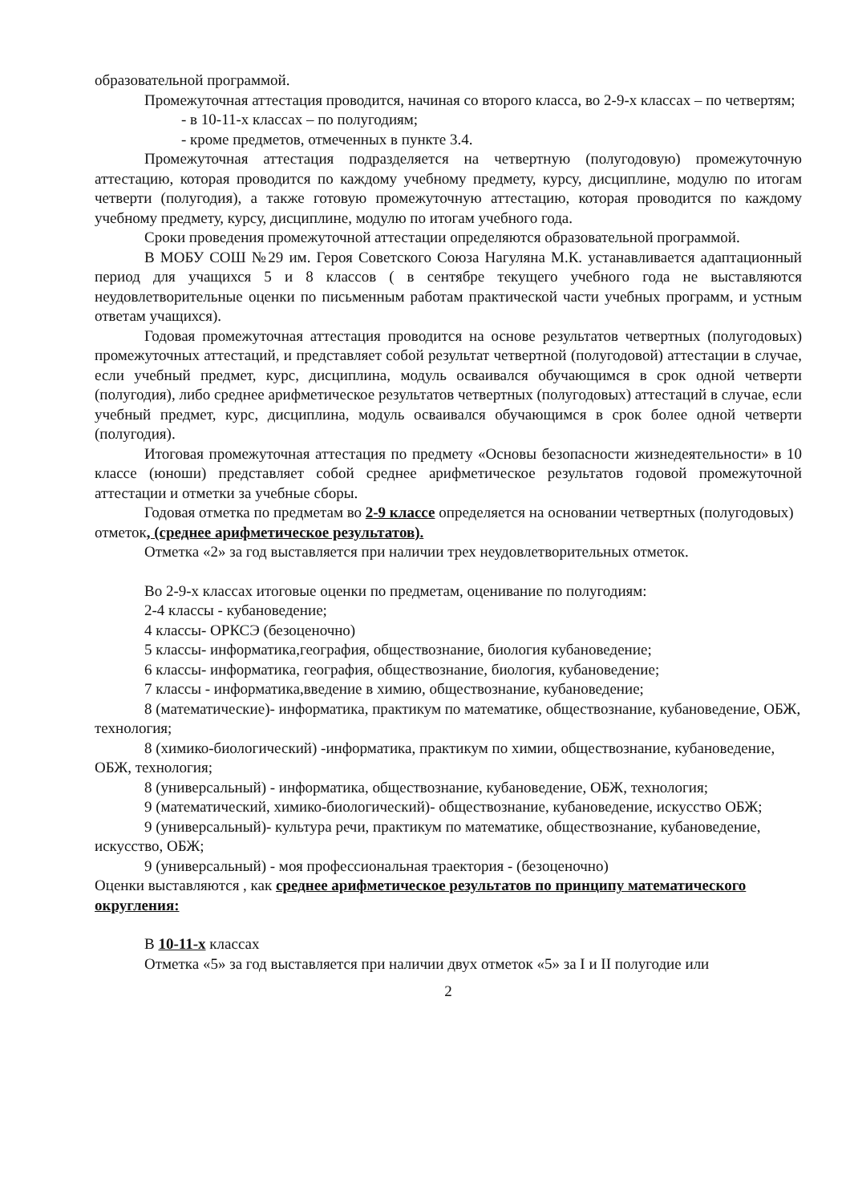образовательной программой.
Промежуточная аттестация проводится, начиная со второго класса, во 2-9-х классах – по четвертям;
- в 10-11-х классах – по полугодиям;
- кроме предметов, отмеченных в пункте 3.4.
Промежуточная аттестация подразделяется на четвертную (полугодовую) промежуточную аттестацию, которая проводится по каждому учебному предмету, курсу, дисциплине, модулю по итогам четверти (полугодия), а также готовую промежуточную аттестацию, которая проводится по каждому учебному предмету, курсу, дисциплине, модулю по итогам учебного года.
Сроки проведения промежуточной аттестации определяются образовательной программой.
В МОБУ СОШ №29 им. Героя Советского Союза Нагуляна М.К. устанавливается адаптационный период для учащихся 5 и 8 классов ( в сентябре текущего учебного года не выставляются неудовлетворительные оценки по письменным работам практической части учебных программ, и устным ответам учащихся).
Годовая промежуточная аттестация проводится на основе результатов четвертных (полугодовых) промежуточных аттестаций, и представляет собой результат четвертной (полугодовой) аттестации в случае, если учебный предмет, курс, дисциплина, модуль осваивался обучающимся в срок одной четверти (полугодия), либо среднее арифметическое результатов четвертных (полугодовых) аттестаций в случае, если учебный предмет, курс, дисциплина, модуль осваивался обучающимся в срок более одной четверти (полугодия).
Итоговая промежуточная аттестация по предмету «Основы безопасности жизнедеятельности» в 10 классе (юноши) представляет собой среднее арифметическое результатов годовой промежуточной аттестации и отметки за учебные сборы.
Годовая отметка по предметам во 2-9 классе определяется на основании четвертных (полугодовых) отметок, (среднее арифметическое результатов).
Отметка «2» за год выставляется при наличии трех неудовлетворительных отметок.
Во 2-9-х классах итоговые оценки по предметам, оценивание по полугодиям:
2-4 классы - кубановедение;
4 классы- ОРКСЭ (безоценочно)
5 классы- информатика,география, обществознание, биология кубановедение;
6 классы- информатика, география, обществознание, биология, кубановедение;
7 классы - информатика,введение в химию, обществознание, кубановедение;
8 (математические)- информатика, практикум по математике, обществознание, кубановедение, ОБЖ, технология;
8 (химико-биологический) -информатика, практикум по химии, обществознание, кубановедение, ОБЖ, технология;
8 (универсальный) - информатика, обществознание, кубановедение, ОБЖ, технология;
9 (математический, химико-биологический)- обществознание, кубановедение, искусство ОБЖ;
9 (универсальный)- культура речи, практикум по математике, обществознание, кубановедение, искусство, ОБЖ;
9 (универсальный) - моя профессиональная траектория - (безоценочно)
Оценки выставляются , как среднее арифметическое результатов по принципу математического округления:
В 10-11-х классах
Отметка «5» за год выставляется при наличии двух отметок «5» за I и II полугодие или
2